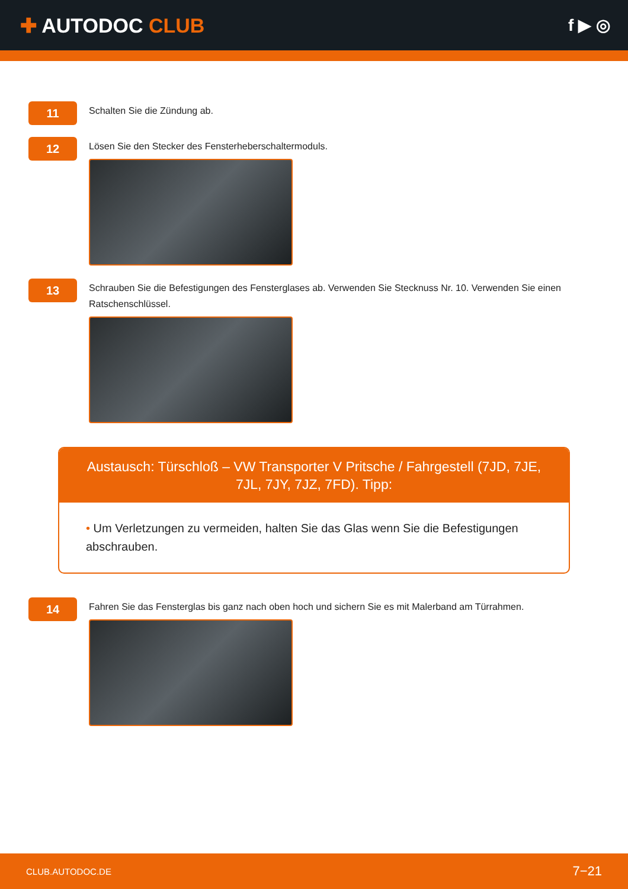✚ AUTODOC CLUB
f ▶ ◎
11
Schalten Sie die Zündung ab.
12
Lösen Sie den Stecker des Fensterheberschaltermoduls.
13
Schrauben Sie die Befestigungen des Fensterglases ab. Verwenden Sie Stecknuss Nr. 10. Verwenden Sie einen Ratschenschlüssel.
Austausch: Türschloß – VW Transporter V Pritsche / Fahrgestell (7JD, 7JE, 7JL, 7JY, 7JZ, 7FD). Tipp:
• Um Verletzungen zu vermeiden, halten Sie das Glas wenn Sie die Befestigungen abschrauben.
14
Fahren Sie das Fensterglas bis ganz nach oben hoch und sichern Sie es mit Malerband am Türrahmen.
CLUB.AUTODOC.DE 7−21